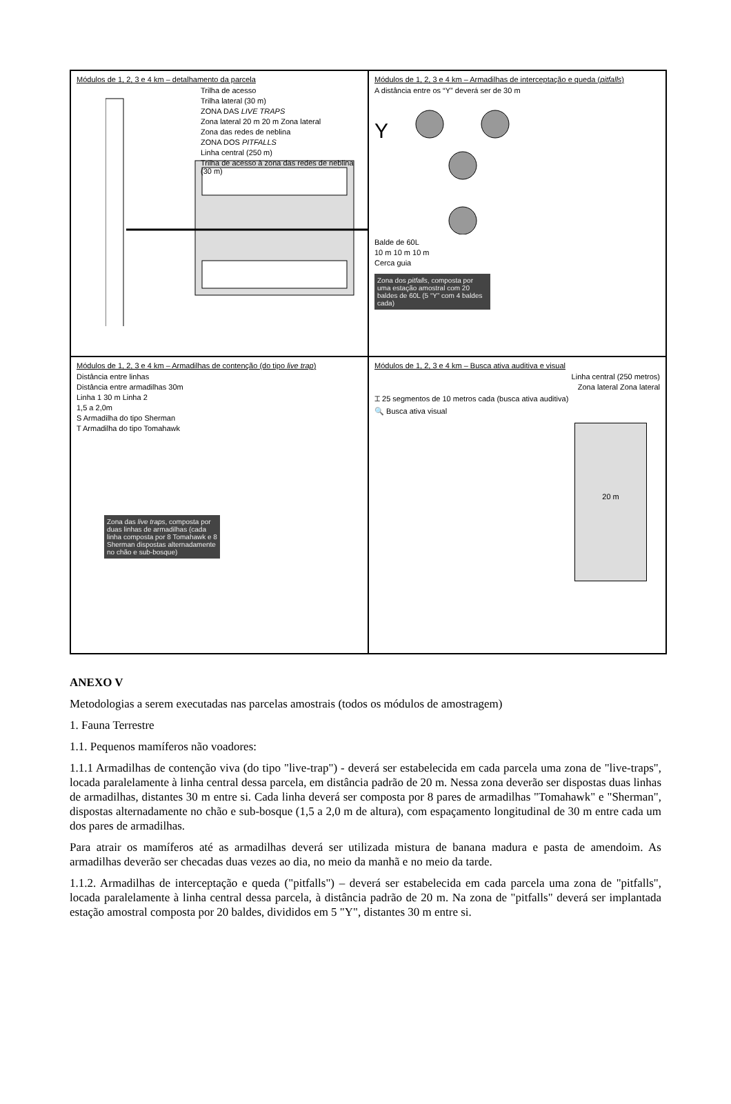Módulos de 1, 2, 3 e 4 km – detalhamento da parcela
Trilha de acesso
Trilha lateral (30 m)
ZONA DAS LIVE TRAPS
Zona lateral 20 m 20 m Zona lateral
Zona das redes de neblina
ZONA DOS PITFALLS
Linha central (250 m)
Trilha de acesso à zona das redes de neblina (30 m)
Módulos de 1, 2, 3 e 4 km – Armadilhas de interceptação e queda (pitfalls)
A distância entre os “Y” deverá ser de 30 m
Y
Balde de 60L
10 m 10 m 10 m
Cerca guia
Zona dos pitfalls, composta por uma estação amostral com 20 baldes de 60L (5 “Y” com 4 baldes cada)
Módulos de 1, 2, 3 e 4 km – Armadilhas de contenção (do tipo live trap)
Distância entre linhas
Distância entre armadilhas 30m
Linha 1 30 m Linha 2
1,5 a 2,0m
S Armadilha do tipo Sherman
T Armadilha do tipo Tomahawk
Zona das live traps, composta por duas linhas de armadilhas (cada linha composta por 8 Tomahawk e 8 Sherman dispostas alternadamente no chão e sub-bosque)
Módulos de 1, 2, 3 e 4 km – Busca ativa auditiva e visual
Linha central (250 metros)
Zona lateral Zona lateral
⌶ 25 segmentos de 10 metros cada (busca ativa auditiva)
🔍 Busca ativa visual
20 m
ANEXO V
Metodologias a serem executadas nas parcelas amostrais (todos os módulos de amostragem)
1. Fauna Terrestre
1.1. Pequenos mamíferos não voadores:
1.1.1 Armadilhas de contenção viva (do tipo "live-trap") - deverá ser estabelecida em cada parcela uma zona de "live-traps", locada paralelamente à linha central dessa parcela, em distância padrão de 20 m. Nessa zona deverão ser dispostas duas linhas de armadilhas, distantes 30 m entre si. Cada linha deverá ser composta por 8 pares de armadilhas "Tomahawk" e "Sherman", dispostas alternadamente no chão e sub-bosque (1,5 a 2,0 m de altura), com espaçamento longitudinal de 30 m entre cada um dos pares de armadilhas.
Para atrair os mamíferos até as armadilhas deverá ser utilizada mistura de banana madura e pasta de amendoim. As armadilhas deverão ser checadas duas vezes ao dia, no meio da manhã e no meio da tarde.
1.1.2. Armadilhas de interceptação e queda ("pitfalls") – deverá ser estabelecida em cada parcela uma zona de "pitfalls", locada paralelamente à linha central dessa parcela, à distância padrão de 20 m. Na zona de "pitfalls" deverá ser implantada estação amostral composta por 20 baldes, divididos em 5 "Y", distantes 30 m entre si.